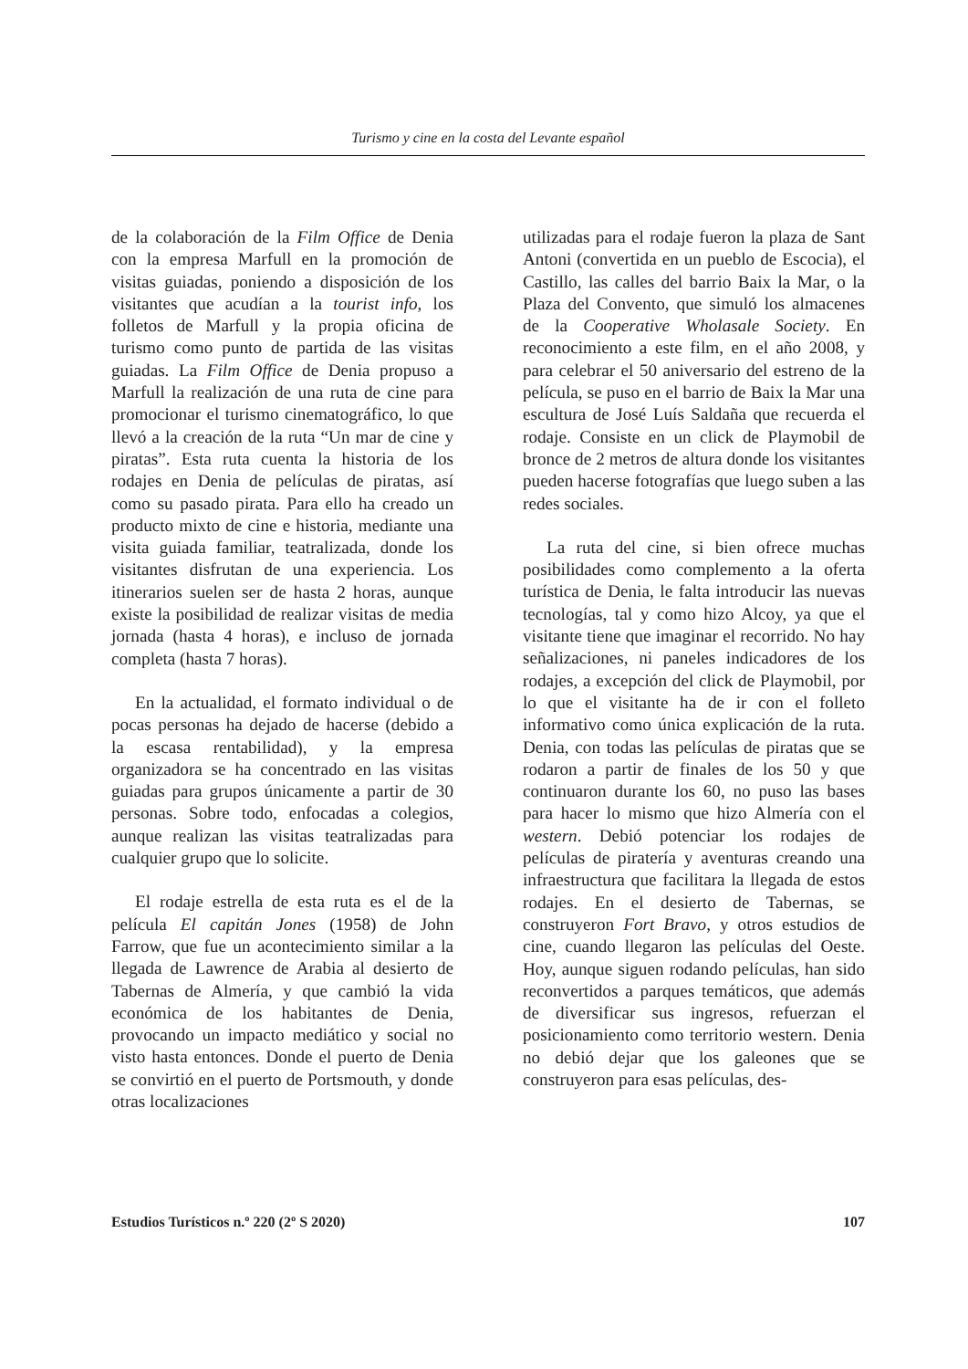Turismo y cine en la costa del Levante español
de la colaboración de la Film Office de Denia con la empresa Marfull en la promoción de visitas guiadas, poniendo a disposición de los visitantes que acudían a la tourist info, los folletos de Marfull y la propia oficina de turismo como punto de partida de las visitas guiadas. La Film Office de Denia propuso a Marfull la realización de una ruta de cine para promocionar el turismo cinematográfico, lo que llevó a la creación de la ruta “Un mar de cine y piratas”. Esta ruta cuenta la historia de los rodajes en Denia de películas de piratas, así como su pasado pirata. Para ello ha creado un producto mixto de cine e historia, mediante una visita guiada familiar, teatralizada, donde los visitantes disfrutan de una experiencia. Los itinerarios suelen ser de hasta 2 horas, aunque existe la posibilidad de realizar visitas de media jornada (hasta 4 horas), e incluso de jornada completa (hasta 7 horas).
En la actualidad, el formato individual o de pocas personas ha dejado de hacerse (debido a la escasa rentabilidad), y la empresa organizadora se ha concentrado en las visitas guiadas para grupos únicamente a partir de 30 personas. Sobre todo, enfocadas a colegios, aunque realizan las visitas teatralizadas para cualquier grupo que lo solicite.
El rodaje estrella de esta ruta es el de la película El capitán Jones (1958) de John Farrow, que fue un acontecimiento similar a la llegada de Lawrence de Arabia al desierto de Tabernas de Almería, y que cambió la vida económica de los habitantes de Denia, provocando un impacto mediático y social no visto hasta entonces. Donde el puerto de Denia se convirtió en el puerto de Portsmouth, y donde otras localizaciones
utilizadas para el rodaje fueron la plaza de Sant Antoni (convertida en un pueblo de Escocia), el Castillo, las calles del barrio Baix la Mar, o la Plaza del Convento, que simuló los almacenes de la Cooperative Wholasale Society. En reconocimiento a este film, en el año 2008, y para celebrar el 50 aniversario del estreno de la película, se puso en el barrio de Baix la Mar una escultura de José Luís Saldaña que recuerda el rodaje. Consiste en un click de Playmobil de bronce de 2 metros de altura donde los visitantes pueden hacerse fotografías que luego suben a las redes sociales.
La ruta del cine, si bien ofrece muchas posibilidades como complemento a la oferta turística de Denia, le falta introducir las nuevas tecnologías, tal y como hizo Alcoy, ya que el visitante tiene que imaginar el recorrido. No hay señalizaciones, ni paneles indicadores de los rodajes, a excepción del click de Playmobil, por lo que el visitante ha de ir con el folleto informativo como única explicación de la ruta. Denia, con todas las películas de piratas que se rodaron a partir de finales de los 50 y que continuaron durante los 60, no puso las bases para hacer lo mismo que hizo Almería con el western. Debió potenciar los rodajes de películas de piratería y aventuras creando una infraestructura que facilitara la llegada de estos rodajes. En el desierto de Tabernas, se construyeron Fort Bravo, y otros estudios de cine, cuando llegaron las películas del Oeste. Hoy, aunque siguen rodando películas, han sido reconvertidos a parques temáticos, que además de diversificar sus ingresos, refuerzan el posicionamiento como territorio western. Denia no debió dejar que los galeones que se construyeron para esas películas, des-
Estudios Turísticos n.º 220 (2º S 2020) 107